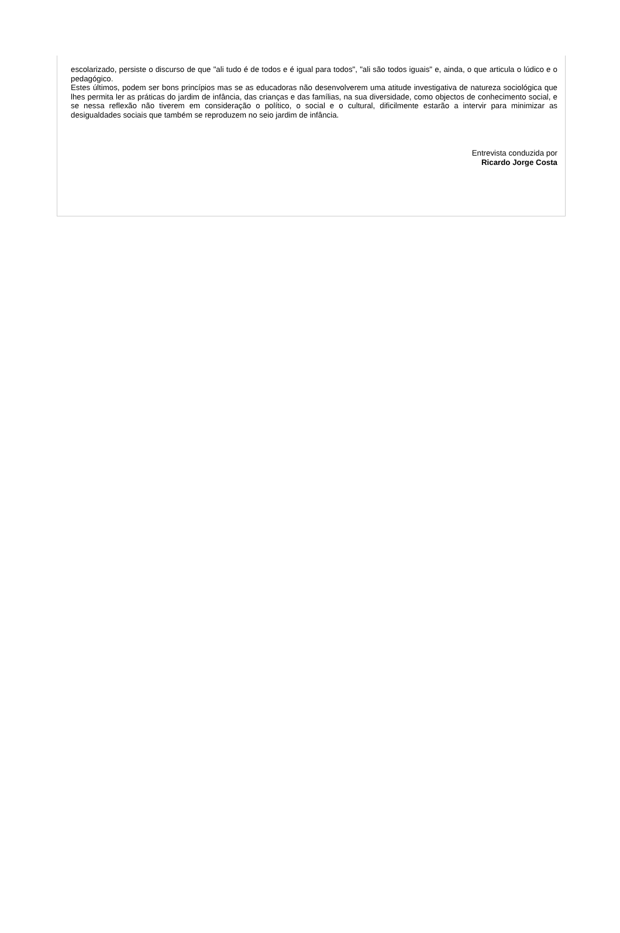escolarizado, persiste o discurso de que "ali tudo é de todos e é igual para todos", "ali são todos iguais" e, ainda, o que articula o lúdico e o pedagógico.
Estes últimos, podem ser bons princípios mas se as educadoras não desenvolverem uma atitude investigativa de natureza sociológica que lhes permita ler as práticas do jardim de infância, das crianças e das famílias, na sua diversidade, como objectos de conhecimento social, e se nessa reflexão não tiverem em consideração o político, o social e o cultural, dificilmente estarão a intervir para minimizar as desigualdades sociais que também se reproduzem no seio jardim de infância.
Entrevista conduzida por
Ricardo Jorge Costa